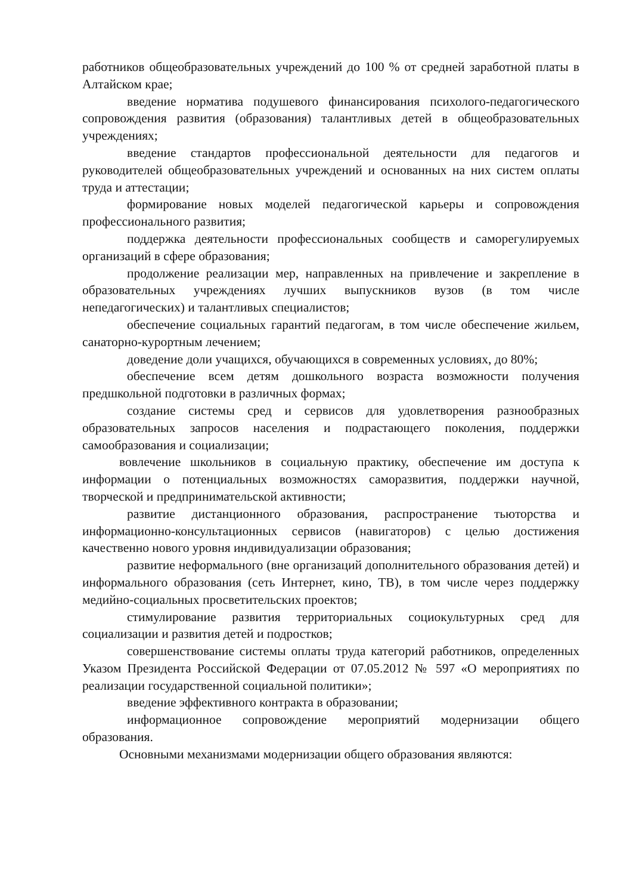работников общеобразовательных учреждений до 100 % от средней заработной платы в Алтайском крае;
введение норматива подушевого финансирования психолого-педагогического сопровождения развития (образования) талантливых детей в общеобразовательных учреждениях;
введение стандартов профессиональной деятельности для педагогов и руководителей общеобразовательных учреждений и основанных на них систем оплаты труда и аттестации;
формирование новых моделей педагогической карьеры и сопровождения профессионального развития;
поддержка деятельности профессиональных сообществ и саморегулируемых организаций в сфере образования;
продолжение реализации мер, направленных на привлечение и закрепление в образовательных учреждениях лучших выпускников вузов (в том числе непедагогических) и талантливых специалистов;
обеспечение социальных гарантий педагогам, в том числе обеспечение жильем, санаторно-курортным лечением;
доведение доли учащихся, обучающихся в современных условиях, до 80%;
обеспечение всем детям дошкольного возраста возможности получения предшкольной подготовки в различных формах;
создание системы сред и сервисов для удовлетворения разнообразных образовательных запросов населения и подрастающего поколения, поддержки самообразования и социализации;
вовлечение школьников в социальную практику, обеспечение им доступа к информации о потенциальных возможностях саморазвития, поддержки научной, творческой и предпринимательской активности;
развитие дистанционного образования, распространение тьюторства и информационно-консультационных сервисов (навигаторов) с целью достижения качественно нового уровня индивидуализации образования;
развитие неформального (вне организаций дополнительного образования детей) и информального образования (сеть Интернет, кино, ТВ), в том числе через поддержку медийно-социальных просветительских проектов;
стимулирование развития территориальных социокультурных сред для социализации и развития детей и подростков;
совершенствование системы оплаты труда категорий работников, определенных Указом Президента Российской Федерации от 07.05.2012 № 597 «О мероприятиях по реализации государственной социальной политики»;
введение эффективного контракта в образовании;
информационное сопровождение мероприятий модернизации общего образования.
Основными механизмами модернизации общего образования являются: